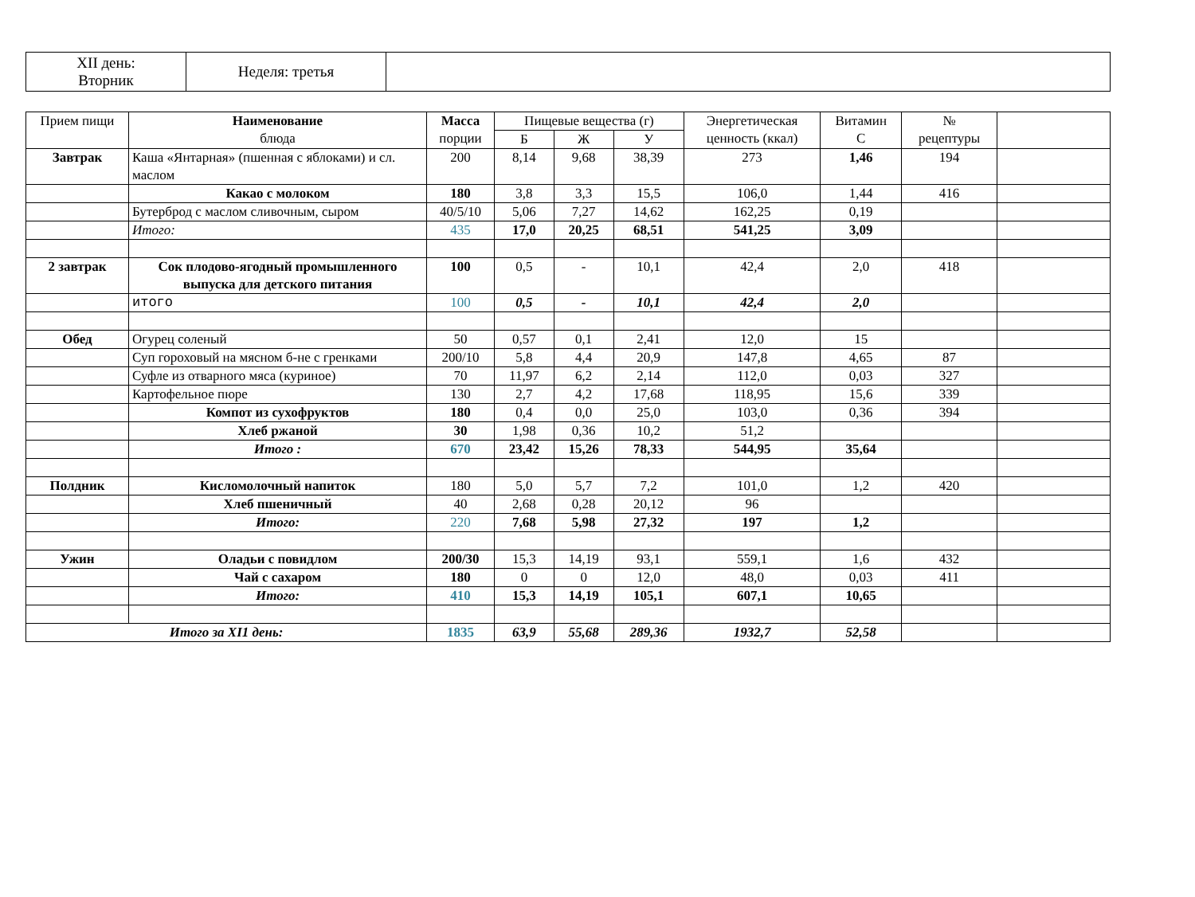| XII день: Вторник | Неделя: третья | |
| Прием пищи | Наименование блюда | Масса порции | Пищевые вещества (г) | | | Энергетическая ценность (ккал) | Витамин С | № рецептуры | |
| --- | --- | --- | --- | --- | --- | --- | --- | --- | --- |
| | | | Б | Ж | У | | | | |
| Завтрак | Каша «Янтарная» (пшенная с яблоками) и сл. маслом | 200 | 8,14 | 9,68 | 38,39 | 273 | 1,46 | 194 | |
| | Какао с молоком | 180 | 3,8 | 3,3 | 15,5 | 106,0 | 1,44 | 416 | |
| | Бутерброд с маслом сливочным, сыром | 40/5/10 | 5,06 | 7,27 | 14,62 | 162,25 | 0,19 | | |
| | Итого: | 435 | 17,0 | 20,25 | 68,51 | 541,25 | 3,09 | | |
| 2 завтрак | Сок плодово-ягодный промышленного выпуска для детского питания | 100 | 0,5 | - | 10,1 | 42,4 | 2,0 | 418 | |
| | итого | 100 | 0,5 | - | 10,1 | 42,4 | 2,0 | | |
| Обед | Огурец соленый | 50 | 0,57 | 0,1 | 2,41 | 12,0 | 15 | | |
| | Суп гороховый на мясном б-не с гренками | 200/10 | 5,8 | 4,4 | 20,9 | 147,8 | 4,65 | 87 | |
| | Суфле из отварного мяса (куриное) | 70 | 11,97 | 6,2 | 2,14 | 112,0 | 0,03 | 327 | |
| | Картофельное пюре | 130 | 2,7 | 4,2 | 17,68 | 118,95 | 15,6 | 339 | |
| | Компот из сухофруктов | 180 | 0,4 | 0,0 | 25,0 | 103,0 | 0,36 | 394 | |
| | Хлеб ржаной | 30 | 1,98 | 0,36 | 10,2 | 51,2 | | | |
| | Итого : | 670 | 23,42 | 15,26 | 78,33 | 544,95 | 35,64 | | |
| Полдник | Кисломолочный напиток | 180 | 5,0 | 5,7 | 7,2 | 101,0 | 1,2 | 420 | |
| | Хлеб пшеничный | 40 | 2,68 | 0,28 | 20,12 | 96 | | | |
| | Итого: | 220 | 7,68 | 5,98 | 27,32 | 197 | 1,2 | | |
| Ужин | Оладьи с повидлом | 200/30 | 15,3 | 14,19 | 93,1 | 559,1 | 1,6 | 432 | |
| | Чай с сахаром | 180 | 0 | 0 | 12,0 | 48,0 | 0,03 | 411 | |
| | Итого: | 410 | 15,3 | 14,19 | 105,1 | 607,1 | 10,65 | | |
| Итого за XI1 день: | | 1835 | 63,9 | 55,68 | 289,36 | 1932,7 | 52,58 | | |